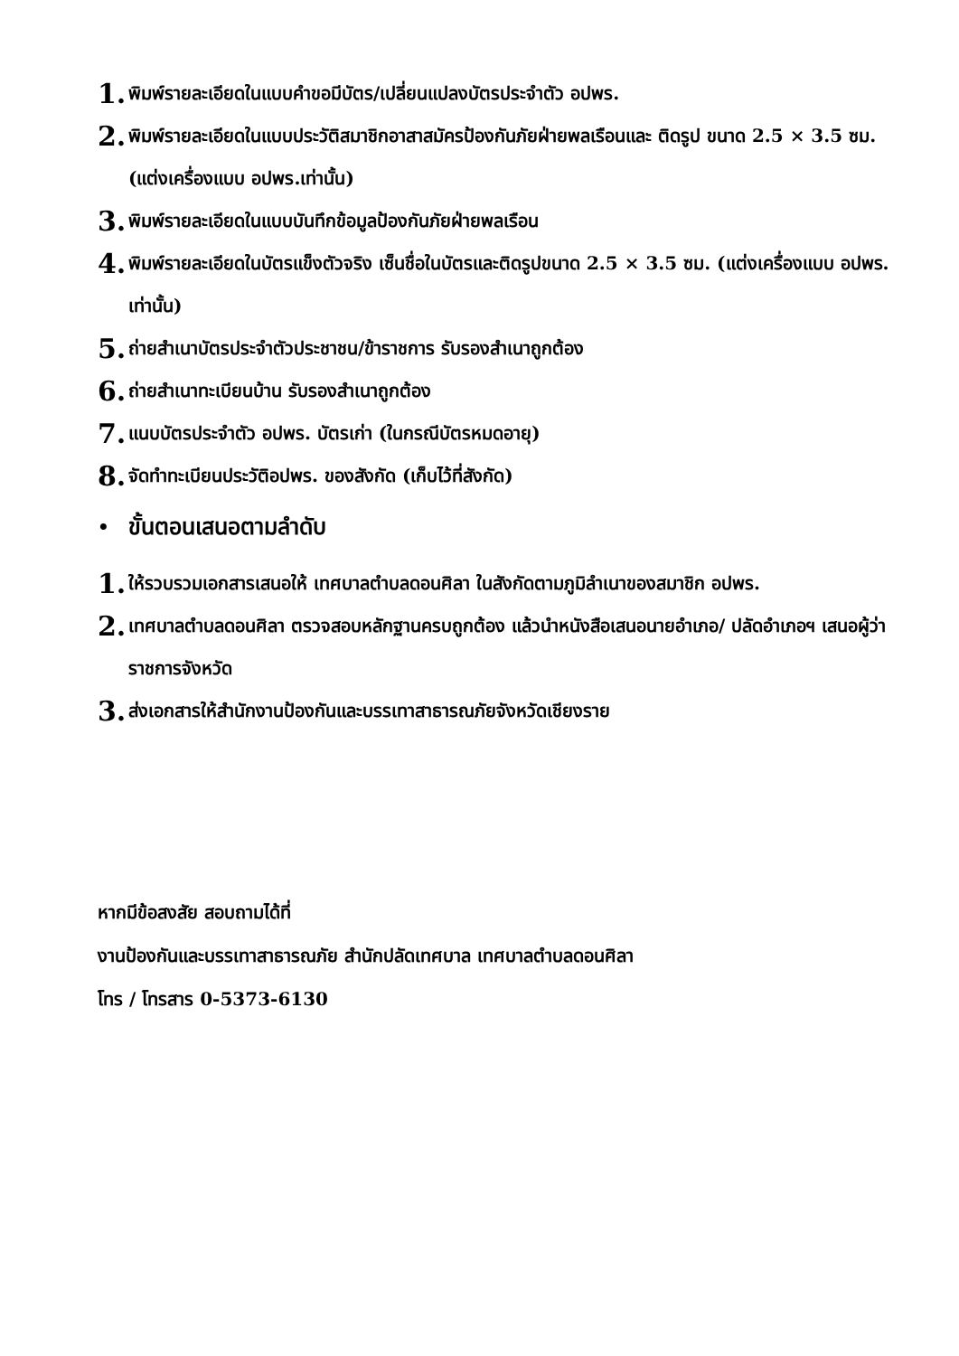1. พิมพ์รายละเอียดในแบบคำขอมีบัตร/เปลี่ยนแปลงบัตรประจำตัว อปพร.
2. พิมพ์รายละเอียดในแบบประวัติสมาชิกอาสาสมัครป้องกันภัยฝ่ายพลเรือนและ ติดรูป ขนาด 2.5 × 3.5 ซม. (แต่งเครื่องแบบ อปพร.เท่านั้น)
3. พิมพ์รายละเอียดในแบบบันทึกข้อมูลป้องกันภัยฝ่ายพลเรือน
4. พิมพ์รายละเอียดในบัตรแข็งตัวจริง เซ็นชื่อในบัตรและติดรูปขนาด 2.5 × 3.5 ซม. (แต่งเครื่องแบบ อปพร. เท่านั้น)
5. ถ่ายสำเนาบัตรประจำตัวประชาชน/ข้าราชการ รับรองสำเนาถูกต้อง
6. ถ่ายสำเนาทะเบียนบ้าน รับรองสำเนาถูกต้อง
7. แนบบัตรประจำตัว อปพร. บัตรเก่า (ในกรณีบัตรหมดอายุ)
8. จัดทำทะเบียนประวัติอปพร. ของสังกัด (เก็บไว้ที่สังกัด)
• ขั้นตอนเสนอตามลำดับ
1. ให้รวบรวมเอกสารเสนอให้ เทศบาลตำบลดอนศิลา ในสังกัดตามภูมิลำเนาของสมาชิก อปพร.
2. เทศบาลตำบลดอนศิลา ตรวจสอบหลักฐานครบถูกต้อง แล้วนำหนังสือเสนอนายอำเภอ/ ปลัดอำเภอฯ เสนอผู้ว่าราชการจังหวัด
3. ส่งเอกสารให้สำนักงานป้องกันและบรรเทาสาธารณภัยจังหวัดเชียงราย
หากมีข้อสงสัย สอบถามได้ที่
งานป้องกันและบรรเทาสาธารณภัย สำนักปลัดเทศบาล เทศบาลตำบลดอนศิลา
โทร / โทรสาร 0-5373-6130